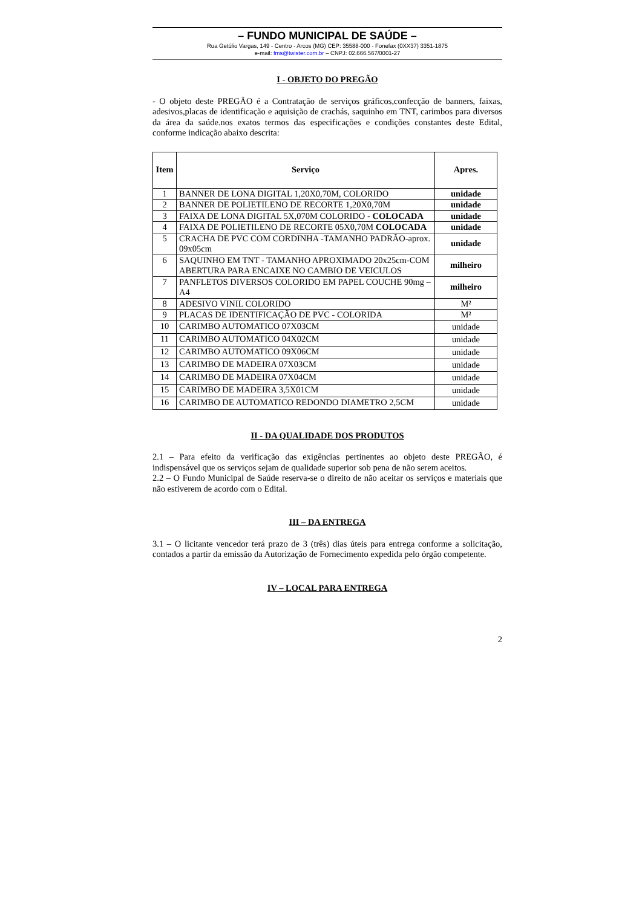– FUNDO MUNICIPAL DE SAÚDE –
Rua Getúlio Vargas, 149 - Centro - Arcos (MG) CEP: 35588-000 - Fonefax (0XX37) 3351-1875
e-mail: fms@twister.com.br – CNPJ: 02.666.567/0001-27
I - OBJETO DO PREGÃO
- O objeto deste PREGÃO é a Contratação de serviços gráficos,confecção de banners, faixas, adesivos,placas de identificação e aquisição de crachás, saquinho em TNT, carimbos para diversos da área da saúde.nos exatos termos das especificações e condições constantes deste Edital, conforme indicação abaixo descrita:
| Item | Serviço | Apres. |
| --- | --- | --- |
| 1 | BANNER DE LONA DIGITAL 1,20X0,70M, COLORIDO | unidade |
| 2 | BANNER DE POLIETILENO DE RECORTE 1,20X0,70M | unidade |
| 3 | FAIXA DE LONA DIGITAL 5X,070M COLORIDO - COLOCADA | unidade |
| 4 | FAIXA DE POLIETILENO DE RECORTE 05X0,70M COLOCADA | unidade |
| 5 | CRACHA DE PVC COM CORDINHA -TAMANHO PADRÃO-aprox. 09x05cm | unidade |
| 6 | SAQUINHO EM TNT - TAMANHO APROXIMADO 20x25cm-COM ABERTURA PARA ENCAIXE NO CAMBIO DE VEICULOS | milheiro |
| 7 | PANFLETOS DIVERSOS COLORIDO EM PAPEL COUCHE 90mg – A4 | milheiro |
| 8 | ADESIVO VINIL COLORIDO | M² |
| 9 | PLACAS DE IDENTIFICAÇÃO DE PVC - COLORIDA | M² |
| 10 | CARIMBO AUTOMATICO 07X03CM | unidade |
| 11 | CARIMBO AUTOMATICO 04X02CM | unidade |
| 12 | CARIMBO AUTOMATICO 09X06CM | unidade |
| 13 | CARIMBO DE MADEIRA 07X03CM | unidade |
| 14 | CARIMBO DE MADEIRA 07X04CM | unidade |
| 15 | CARIMBO DE MADEIRA 3,5X01CM | unidade |
| 16 | CARIMBO DE AUTOMATICO REDONDO DIAMETRO 2,5CM | unidade |
II - DA QUALIDADE DOS PRODUTOS
2.1 – Para efeito da verificação das exigências pertinentes ao objeto deste PREGÃO, é indispensável que os serviços sejam de qualidade superior sob pena de não serem aceitos.
2.2 – O Fundo Municipal de Saúde reserva-se o direito de não aceitar os serviços e materiais que não estiverem de acordo com o Edital.
III – DA ENTREGA
3.1 – O licitante vencedor terá prazo de 3 (três) dias úteis para entrega conforme a solicitação, contados a partir da emissão da Autorização de Fornecimento expedida pelo órgão competente.
IV – LOCAL PARA ENTREGA
2